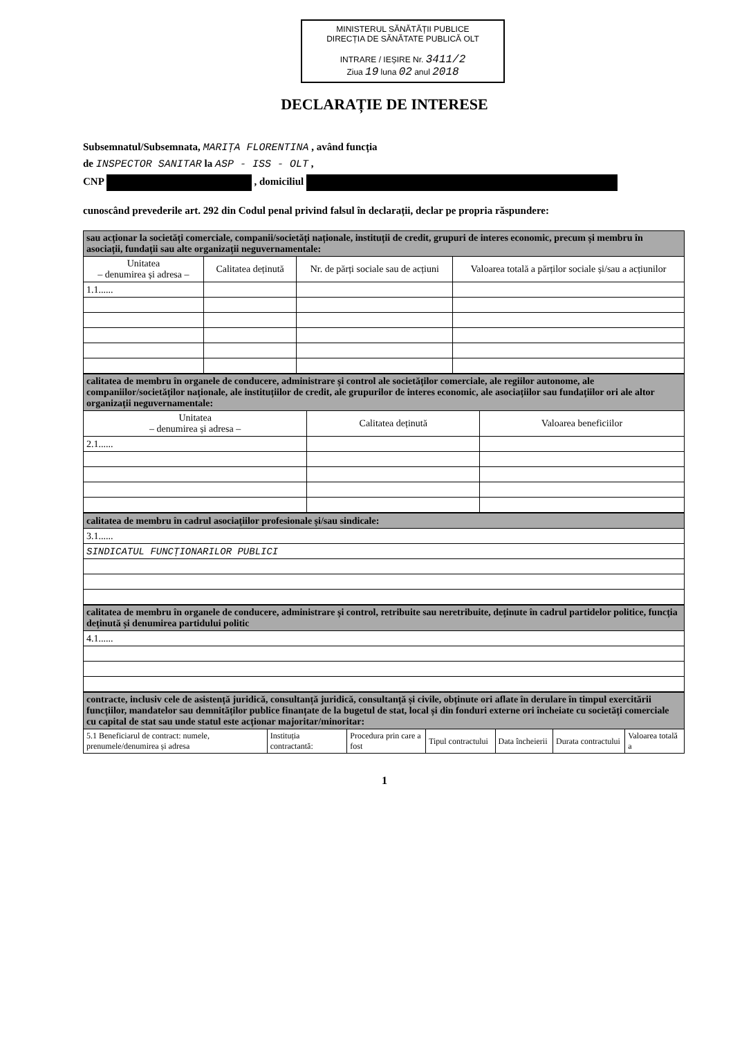MINISTERUL SĂNĂTĂȚII PUBLICE
DIRECȚIA DE SĂNĂTATE PUBLICĂ OLT
INTRARE / IEȘIRE Nr. 3411/2
Ziua 19 luna 02 anul 2018
DECLARAȚIE DE INTERESE
Subsemnatul/Subsemnata, MARIȚA FLORENTINA , având funcția
de INSPECTOR SANITAR la ASP - ISS - OLT ,
CNP , domiciliul
cunoscând prevederile art. 292 din Codul penal privind falsul în declarații, declar pe propria răspundere:
| sau acționar la societăți comerciale, companii/societăți naționale, instituții de credit, grupuri de interes economic, precum și membru în asociații, fundații sau alte organizații neguvernamentale: | | | |
| --- | --- | --- | --- |
| Unitatea – denumirea și adresa – | Calitatea deținută | Nr. de părți sociale sau de acțiuni | Valoarea totală a părților sociale și/sau a acțiunilor |
| 1.1...... | | | |
| calitatea de membru în organele de conducere, administrare și control ale societăților comerciale, ale regiilor autonome, ale companiilor/societăților naționale, ale instituțiilor de credit, ale grupurilor de interes economic, ale asociațiilor sau fundațiilor ori ale altor organizații neguvernamentale: | | |
| --- | --- | --- |
| Unitatea – denumirea și adresa – | Calitatea deținută | Valoarea beneficiilor |
| 2.1...... | | |
| calitatea de membru în cadrul asociațiilor profesionale și/sau sindicale: |
| --- |
| 3.1...... |
| SINDICATUL FUNCȚIONARILOR PUBLICI |
| calitatea de membru în organele de conducere, administrare și control, retribuite sau neretribuite, deținute în cadrul partidelor politice, funcția deținută și denumirea partidului politic |
| --- |
| 4.1...... |
| contracte, inclusiv cele de asistență juridică, consultanță juridică, consultanță și civile, obținute ori aflate în derulare în timpul exercitării funcțiilor, mandatelor sau demnităților publice finanțate de la bugetul de stat, local și din fonduri externe ori încheiate cu societăți comerciale cu capital de stat sau unde statul este acționar majoritar/minoritar: | | | | | | |
| --- | --- | --- | --- | --- | --- | --- |
| 5.1 Beneficiarul de contract: numele, prenumele/denumirea și adresa | Instituția contractantă: | Procedura prin care a fost | Tipul contractului | Data încheierii | Durata contractului | Valoarea totală a |
1